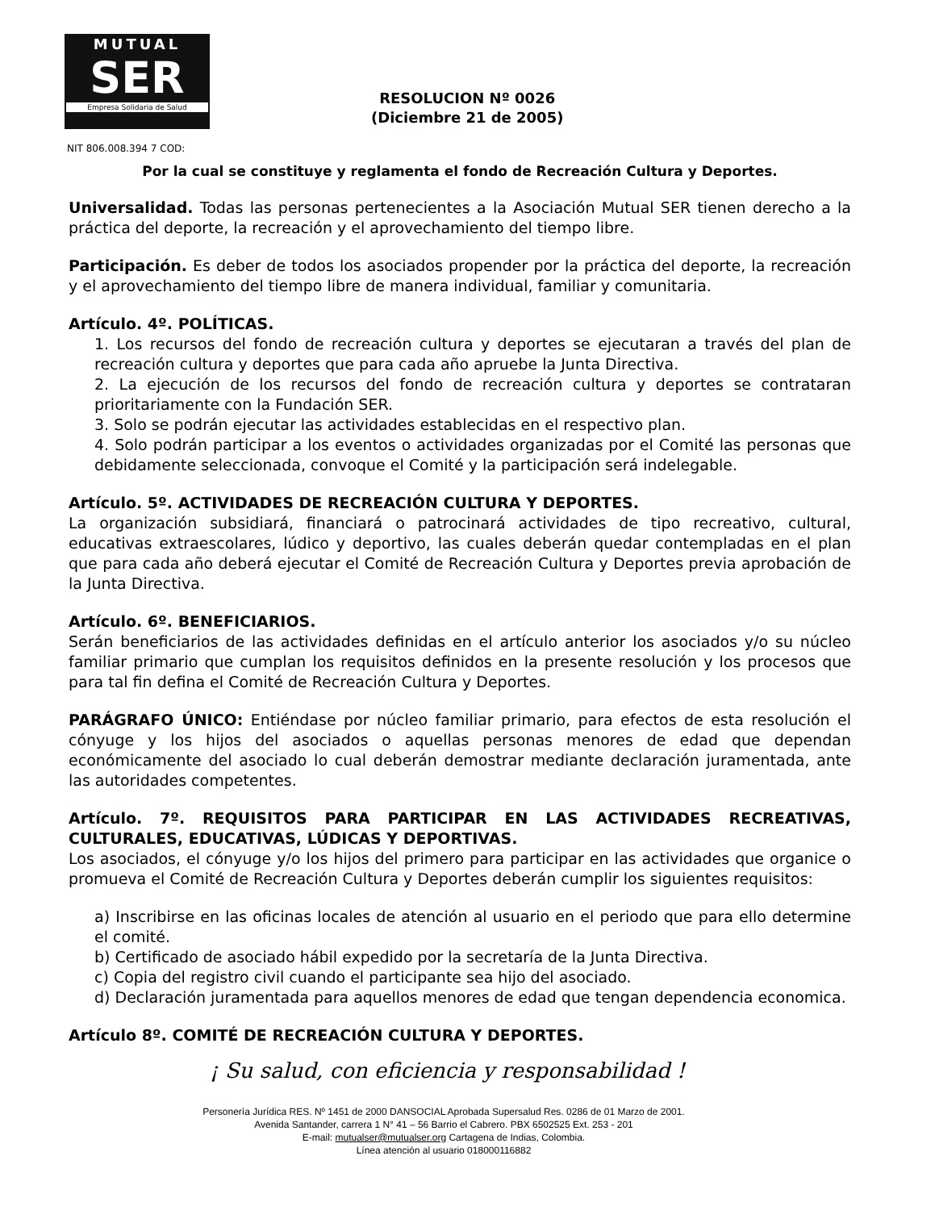MUTUAL
SER
Empresa Solidaria de Salud
RESOLUCION Nº 0026
(Diciembre 21 de 2005)
NIT 806.008.394 7 COD:
Por la cual se constituye y reglamenta el fondo de Recreación Cultura y Deportes.
Universalidad. Todas las personas pertenecientes a la Asociación Mutual SER tienen derecho a la práctica del deporte, la recreación y el aprovechamiento del tiempo libre.
Participación. Es deber de todos los asociados propender por la práctica del deporte, la recreación y el aprovechamiento del tiempo libre de manera individual, familiar y comunitaria.
Artículo. 4º. POLÍTICAS.
1. Los recursos del fondo de recreación cultura y deportes se ejecutaran a través del plan de recreación cultura y deportes que para cada año apruebe la Junta Directiva.
2. La ejecución de los recursos del fondo de recreación cultura y deportes se contrataran prioritariamente con la Fundación SER.
3. Solo se podrán ejecutar las actividades establecidas en el respectivo plan.
4. Solo podrán participar a los eventos o actividades organizadas por el Comité las personas que debidamente seleccionada, convoque el Comité y la participación será indelegable.
Artículo. 5º. ACTIVIDADES DE RECREACIÓN CULTURA Y DEPORTES.
La organización subsidiará, financiará o patrocinará actividades de tipo recreativo, cultural, educativas extraescolares, lúdico y deportivo, las cuales deberán quedar contempladas en el plan que para cada año deberá ejecutar el Comité de Recreación Cultura y Deportes previa aprobación de la Junta Directiva.
Artículo. 6º. BENEFICIARIOS.
Serán beneficiarios de las actividades definidas en el artículo anterior los asociados y/o su núcleo familiar primario que cumplan los requisitos definidos en la presente resolución y los procesos que para tal fin defina el Comité de Recreación Cultura y Deportes.
PARÁGRAFO ÚNICO: Entiéndase por núcleo familiar primario, para efectos de esta resolución el cónyuge y los hijos del asociados o aquellas personas menores de edad que dependan económicamente del asociado lo cual deberán demostrar mediante declaración juramentada, ante las autoridades competentes.
Artículo. 7º. REQUISITOS PARA PARTICIPAR EN LAS ACTIVIDADES RECREATIVAS, CULTURALES, EDUCATIVAS, LÚDICAS Y DEPORTIVAS.
Los asociados, el cónyuge y/o los hijos del primero para participar en las actividades que organice o promueva el Comité de Recreación Cultura y Deportes deberán cumplir los siguientes requisitos:
a) Inscribirse en las oficinas locales de atención al usuario en el periodo que para ello determine el comité.
b) Certificado de asociado hábil expedido por la secretaría de la Junta Directiva.
c) Copia del registro civil cuando el participante sea hijo del asociado.
d) Declaración juramentada para aquellos menores de edad que tengan dependencia economica.
Artículo 8º. COMITÉ DE RECREACIÓN CULTURA Y DEPORTES.
¡ Su salud, con eficiencia y responsabilidad !
Personería Jurídica RES. Nº 1451 de 2000 DANSOCIAL Aprobada Supersalud Res. 0286 de 01 Marzo de 2001.
Avenida Santander, carrera 1 N° 41 – 56 Barrio el Cabrero. PBX 6502525 Ext. 253 - 201
E-mail: mutualser@mutualser.org Cartagena de Indias, Colombia.
Línea atención al usuario 018000116882